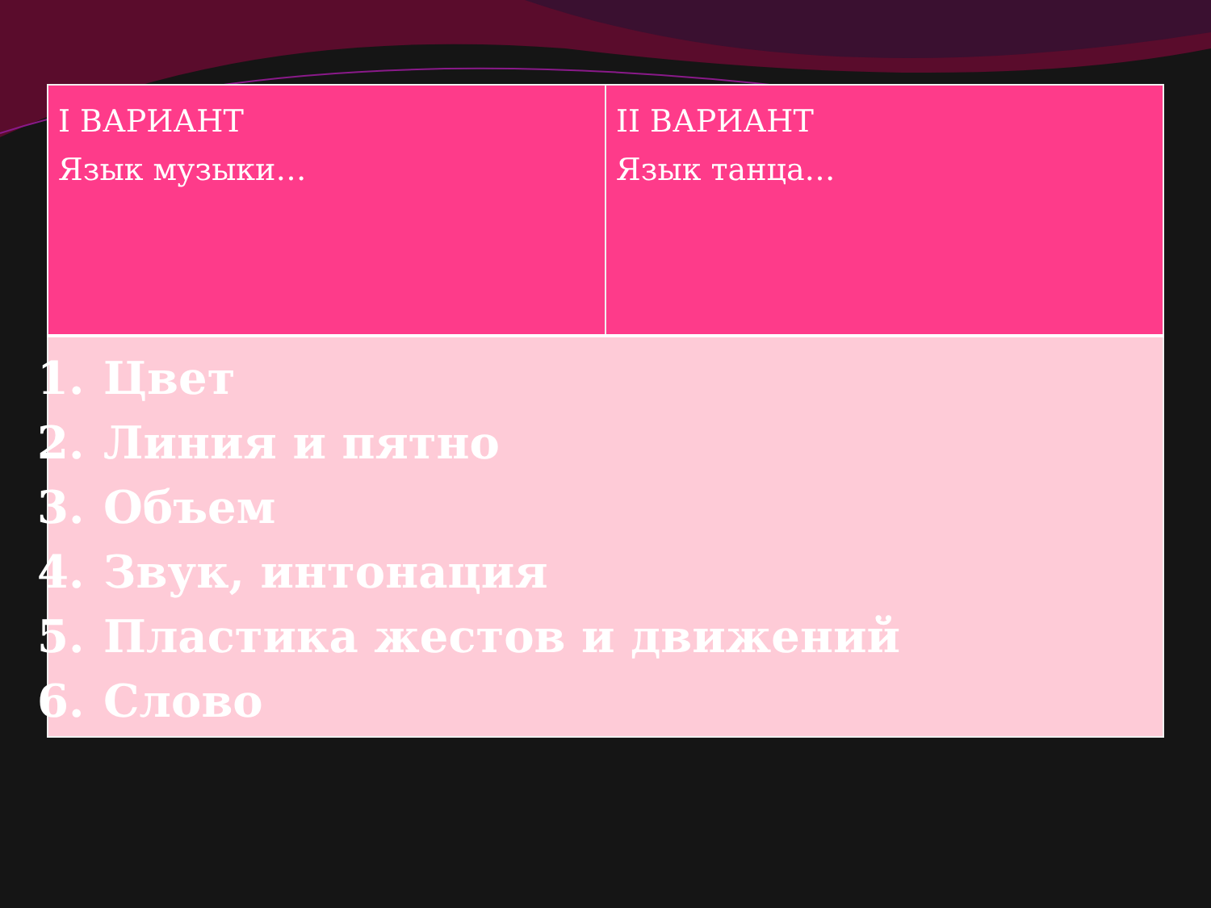| I ВАРИАНТ Язык музыки… | II ВАРИАНТ Язык танца… |
| 1. Цвет 2. Линия и пятно 3. Объем 4. Звук, интонация 5. Пластика жестов и движений 6. Слово | |